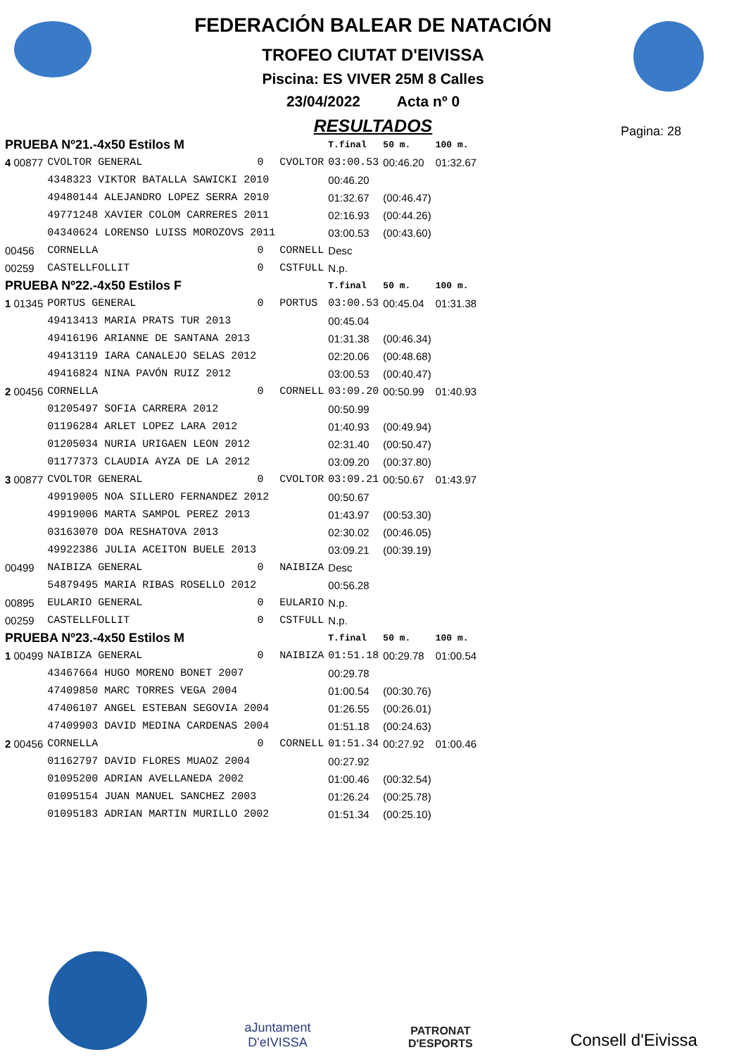FEDERACIÓN BALEAR DE NATACIÓN
TROFEO CIUTAT D'EIVISSA
Piscina: ES VIVER 25M 8 Calles
23/04/2022 Acta nº 0
RESULTADOS
Pagina: 28
| PRUEBA Nº21.-4x50 Estilos M | | | | | T.final | 50 m. | 100 m. |
| 4 00877 | CVOLTOR GENERAL | 0 | CVOLTOR | | 03:00.53 | 00:46.20 | 01:32.67 |
| | 4348323 VIKTOR BATALLA SAWICKI 2010 | | | | 00:46.20 | | |
| | 49480144 ALEJANDRO LOPEZ SERRA 2010 | | | | 01:32.67 | (00:46.47) | |
| | 49771248 XAVIER COLOM CARRERES 2011 | | | | 02:16.93 | (00:44.26) | |
| | 04340624 LORENSO LUISS MOROZOVS 2011 | | | | 03:00.53 | (00:43.60) | |
| 00456 | CORNELLA | 0 | CORNELL | | Desc | | |
| 00259 | CASTELLFOLLIT | 0 | CSTFULL | | N.p. | | |
| PRUEBA Nº22.-4x50 Estilos F | | | | | T.final | 50 m. | 100 m. |
| 1 01345 | PORTUS GENERAL | 0 | PORTUS | | 03:00.53 | 00:45.04 | 01:31.38 |
| | 49413413 MARIA PRATS TUR 2013 | | | | 00:45.04 | | |
| | 49416196 ARIANNE DE SANTANA 2013 | | | | 01:31.38 | (00:46.34) | |
| | 49413119 IARA CANALEJO SELAS 2012 | | | | 02:20.06 | (00:48.68) | |
| | 49416824 NINA PAVÓN RUIZ 2012 | | | | 03:00.53 | (00:40.47) | |
| 2 00456 | CORNELLA | 0 | CORNELL | | 03:09.20 | 00:50.99 | 01:40.93 |
| | 01205497 SOFIA CARRERA 2012 | | | | 00:50.99 | | |
| | 01196284 ARLET LOPEZ LARA 2012 | | | | 01:40.93 | (00:49.94) | |
| | 01205034 NURIA URIGAEN LEON 2012 | | | | 02:31.40 | (00:50.47) | |
| | 01177373 CLAUDIA AYZA DE LA 2012 | | | | 03:09.20 | (00:37.80) | |
| 3 00877 | CVOLTOR GENERAL | 0 | CVOLTOR | | 03:09.21 | 00:50.67 | 01:43.97 |
| | 49919005 NOA SILLERO FERNANDEZ 2012 | | | | 00:50.67 | | |
| | 49919006 MARTA SAMPOL PEREZ 2013 | | | | 01:43.97 | (00:53.30) | |
| | 03163070 DOA RESHATOVA 2013 | | | | 02:30.02 | (00:46.05) | |
| | 49922386 JULIA ACEITON BUELE 2013 | | | | 03:09.21 | (00:39.19) | |
| 00499 | NAIBIZA GENERAL | 0 | NAIBIZA | | Desc | | |
| | 54879495 MARIA RIBAS ROSELLO 2012 | | | | 00:56.28 | | |
| 00895 | EULARIO GENERAL | 0 | EULARIO | | N.p. | | |
| 00259 | CASTELLFOLLIT | 0 | CSTFULL | | N.p. | | |
| PRUEBA Nº23.-4x50 Estilos M | | | | | T.final | 50 m. | 100 m. |
| 1 00499 | NAIBIZA GENERAL | 0 | NAIBIZA | | 01:51.18 | 00:29.78 | 01:00.54 |
| | 43467664 HUGO MORENO BONET 2007 | | | | 00:29.78 | | |
| | 47409850 MARC TORRES VEGA 2004 | | | | 01:00.54 | (00:30.76) | |
| | 47406107 ANGEL ESTEBAN SEGOVIA 2004 | | | | 01:26.55 | (00:26.01) | |
| | 47409903 DAVID MEDINA CARDENAS 2004 | | | | 01:51.18 | (00:24.63) | |
| 2 00456 | CORNELLA | 0 | CORNELL | | 01:51.34 | 00:27.92 | 01:00.46 |
| | 01162797 DAVID FLORES MUAOZ 2004 | | | | 00:27.92 | | |
| | 01095200 ADRIAN AVELLANEDA 2002 | | | | 01:00.46 | (00:32.54) | |
| | 01095154 JUAN MANUEL SANCHEZ 2003 | | | | 01:26.24 | (00:25.78) | |
| | 01095183 ADRIAN MARTIN MURILLO 2002 | | | | 01:51.34 | (00:25.10) | |
aJuntament
D'eIVISSA
PATRONAT
D'ESPORTS
Consell d'Eivissa